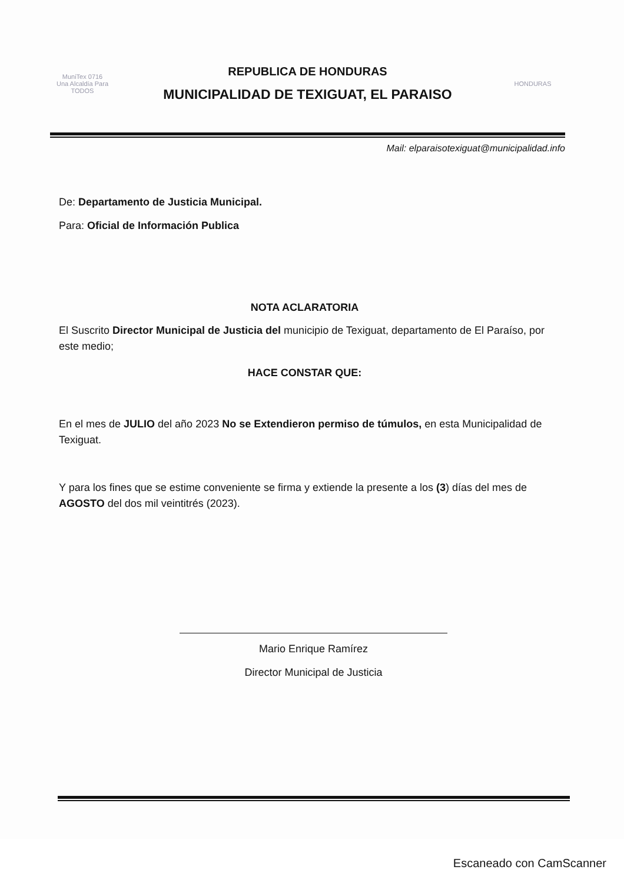MuniTex 0716
Una Alcaldía Para TODOS
REPUBLICA DE HONDURAS
MUNICIPALIDAD DE TEXIGUAT, EL PARAISO
HONDURAS
Mail: elparaisotexiguat@municipalidad.info
De: Departamento de Justicia Municipal.
Para: Oficial de Información Publica
NOTA ACLARATORIA
El Suscrito Director Municipal de Justicia del municipio de Texiguat, departamento de El Paraíso, por este medio;
HACE CONSTAR QUE:
En el mes de JULIO del año 2023 No se Extendieron permiso de túmulos, en esta Municipalidad de Texiguat.
Y para los fines que se estime conveniente se firma y extiende la presente a los (3) días del mes de AGOSTO del dos mil veintitrés (2023).
Mario Enrique Ramírez
Director Municipal de Justicia
Escaneado con CamScanner